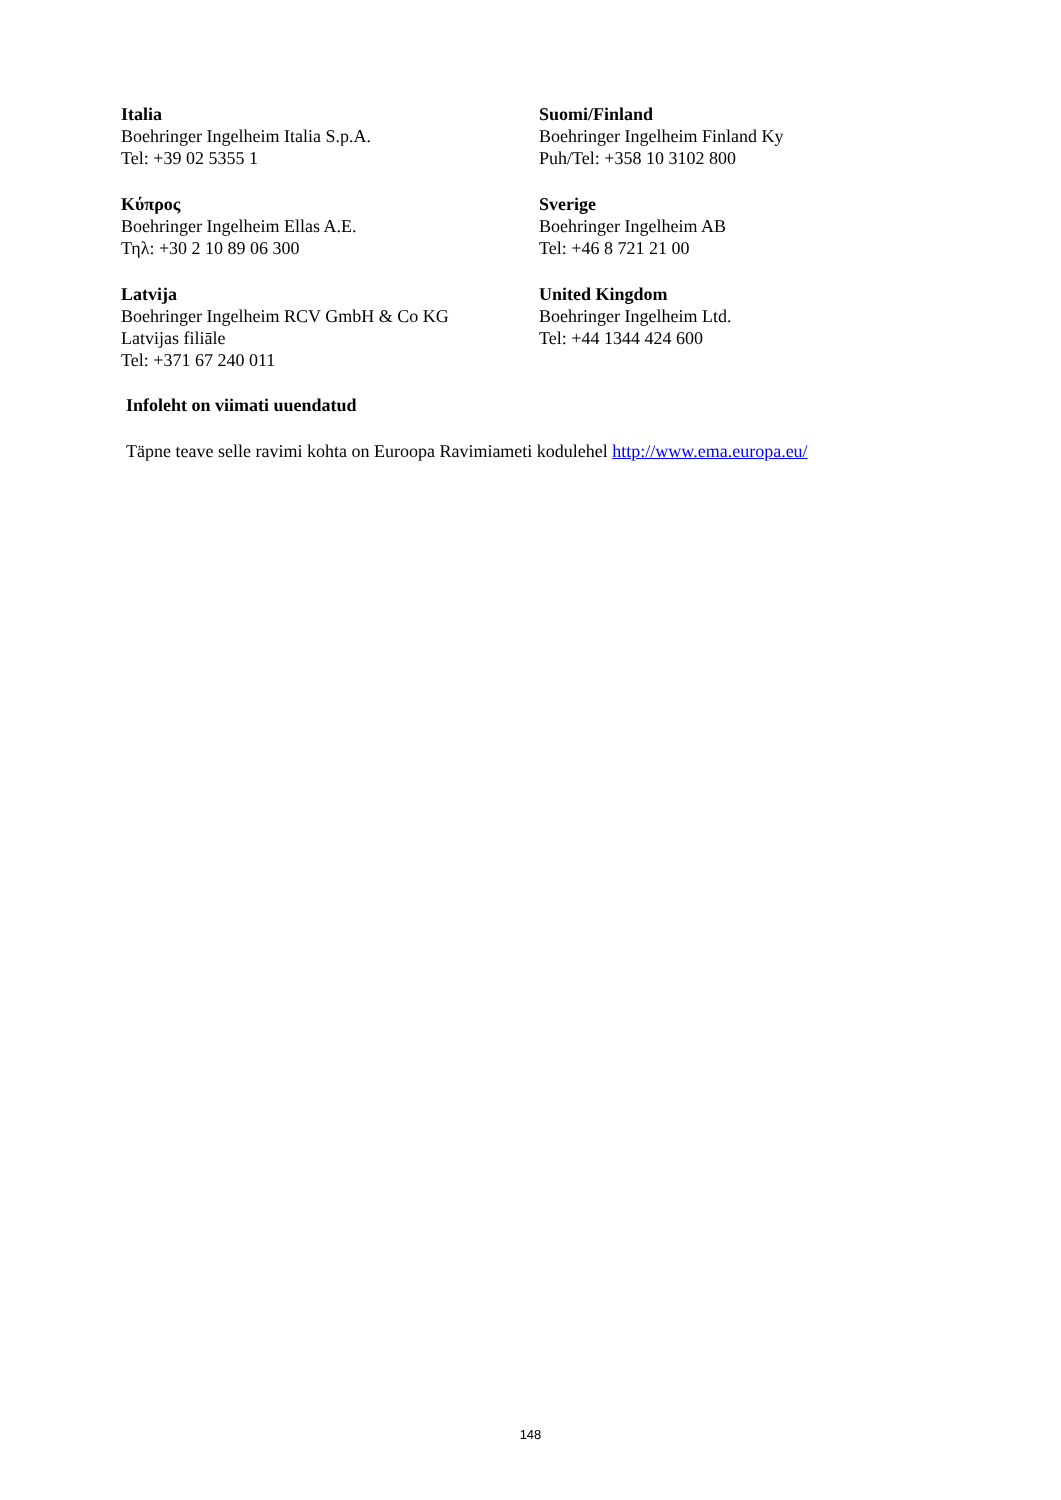| Italia Boehringer Ingelheim Italia S.p.A. Tel: +39 02 5355 1 | Suomi/Finland Boehringer Ingelheim Finland Ky Puh/Tel: +358 10 3102 800 |
| Κύπρος Boehringer Ingelheim Ellas A.E. Τηλ: +30 2 10 89 06 300 | Sverige Boehringer Ingelheim AB Tel: +46 8 721 21 00 |
| Latvija Boehringer Ingelheim RCV GmbH & Co KG Latvijas filiāle Tel: +371 67 240 011 | United Kingdom Boehringer Ingelheim Ltd. Tel: +44 1344 424 600 |
Infoleht on viimati uuendatud
Täpne teave selle ravimi kohta on Euroopa Ravimiameti kodulehel http://www.ema.europa.eu/
148